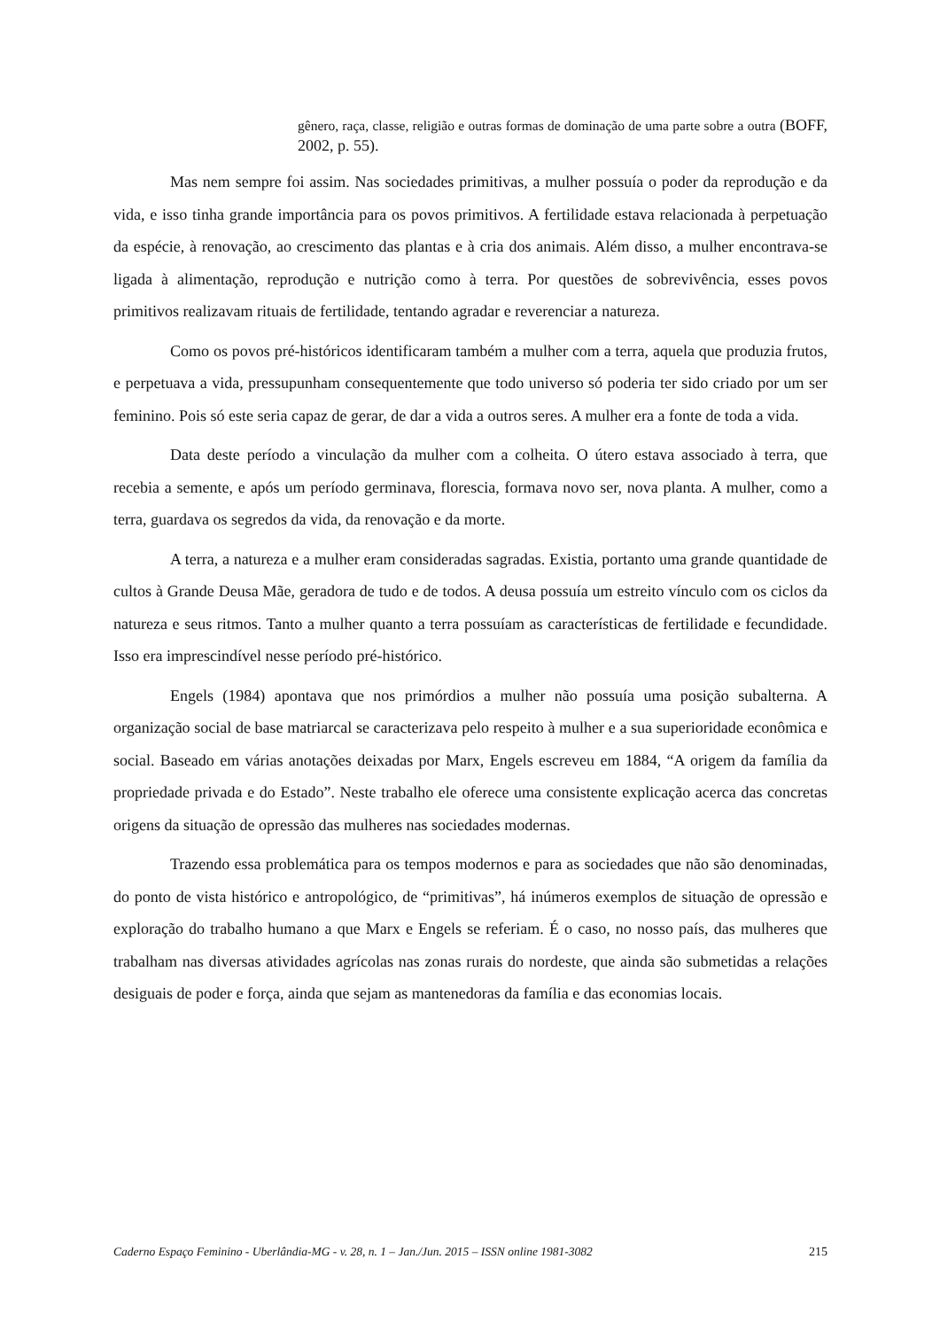gênero, raça, classe, religião e outras formas de dominação de uma parte sobre a outra (BOFF, 2002, p. 55).
Mas nem sempre foi assim. Nas sociedades primitivas, a mulher possuía o poder da reprodução e da vida, e isso tinha grande importância para os povos primitivos. A fertilidade estava relacionada à perpetuação da espécie, à renovação, ao crescimento das plantas e à cria dos animais. Além disso, a mulher encontrava-se ligada à alimentação, reprodução e nutrição como à terra. Por questões de sobrevivência, esses povos primitivos realizavam rituais de fertilidade, tentando agradar e reverenciar a natureza.
Como os povos pré-históricos identificaram também a mulher com a terra, aquela que produzia frutos, e perpetuava a vida, pressupunham consequentemente que todo universo só poderia ter sido criado por um ser feminino. Pois só este seria capaz de gerar, de dar a vida a outros seres. A mulher era a fonte de toda a vida.
Data deste período a vinculação da mulher com a colheita. O útero estava associado à terra, que recebia a semente, e após um período germinava, florescia, formava novo ser, nova planta. A mulher, como a terra, guardava os segredos da vida, da renovação e da morte.
A terra, a natureza e a mulher eram consideradas sagradas. Existia, portanto uma grande quantidade de cultos à Grande Deusa Mãe, geradora de tudo e de todos. A deusa possuía um estreito vínculo com os ciclos da natureza e seus ritmos. Tanto a mulher quanto a terra possuíam as características de fertilidade e fecundidade. Isso era imprescindível nesse período pré-histórico.
Engels (1984) apontava que nos primórdios a mulher não possuía uma posição subalterna. A organização social de base matriarcal se caracterizava pelo respeito à mulher e a sua superioridade econômica e social. Baseado em várias anotações deixadas por Marx, Engels escreveu em 1884, “A origem da família da propriedade privada e do Estado”. Neste trabalho ele oferece uma consistente explicação acerca das concretas origens da situação de opressão das mulheres nas sociedades modernas.
Trazendo essa problemática para os tempos modernos e para as sociedades que não são denominadas, do ponto de vista histórico e antropológico, de “primitivas”, há inúmeros exemplos de situação de opressão e exploração do trabalho humano a que Marx e Engels se referiam. É o caso, no nosso país, das mulheres que trabalham nas diversas atividades agrícolas nas zonas rurais do nordeste, que ainda são submetidas a relações desiguais de poder e força, ainda que sejam as mantenedoras da família e das economias locais.
Caderno Espaço Feminino - Uberlândia-MG - v. 28, n. 1 – Jan./Jun. 2015 – ISSN online 1981-3082 215